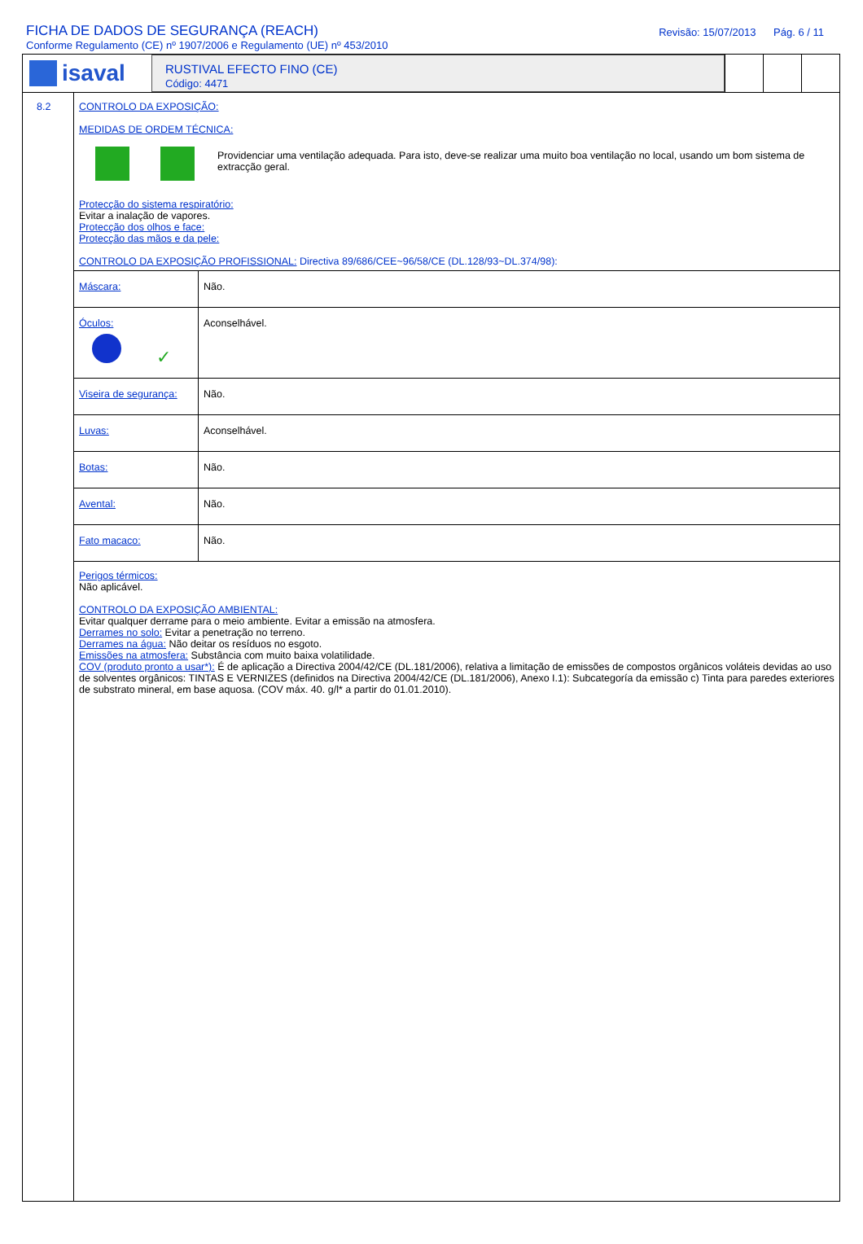FICHA DE DADOS DE SEGURANÇA (REACH)
Conforme Regulamento (CE) nº 1907/2006 e Regulamento (UE) nº 453/2010
Revisão: 15/07/2013 Pág. 6 / 11
isaval
RUSTIVAL EFECTO FINO (CE)
Código: 4471
8.2 CONTROLO DA EXPOSIÇÃO:
MEDIDAS DE ORDEM TÉCNICA:
Providenciar uma ventilação adequada. Para isto, deve-se realizar uma muito boa ventilação no local, usando um bom sistema de extracção geral.
Protecção do sistema respiratório:
Evitar a inalação de vapores.
Protecção dos olhos e face:
Protecção das mãos e da pele:
CONTROLO DA EXPOSIÇÃO PROFISSIONAL: Directiva 89/686/CEE~96/58/CE (DL.128/93~DL.374/98):
| Máscara: | Não. |
| Óculos: ✓ | Aconselhável. |
| Viseira de segurança: | Não. |
| Luvas: | Aconselhável. |
| Botas: | Não. |
| Avental: | Não. |
| Fato macaco: | Não. |
Perigos térmicos:
Não aplicável.
CONTROLO DA EXPOSIÇÃO AMBIENTAL:
Evitar qualquer derrame para o meio ambiente. Evitar a emissão na atmosfera.
Derrames no solo: Evitar a penetração no terreno.
Derrames na água: Não deitar os resíduos no esgoto.
Emissões na atmosfera: Substância com muito baixa volatilidade.
COV (produto pronto a usar*): É de aplicação a Directiva 2004/42/CE (DL.181/2006), relativa a limitação de emissões de compostos orgânicos voláteis devidas ao uso de solventes orgânicos: TINTAS E VERNIZES (definidos na Directiva 2004/42/CE (DL.181/2006), Anexo I.1): Subcategoría da emissão c) Tinta para paredes exteriores de substrato mineral, em base aquosa. (COV máx. 40. g/l* a partir do 01.01.2010).